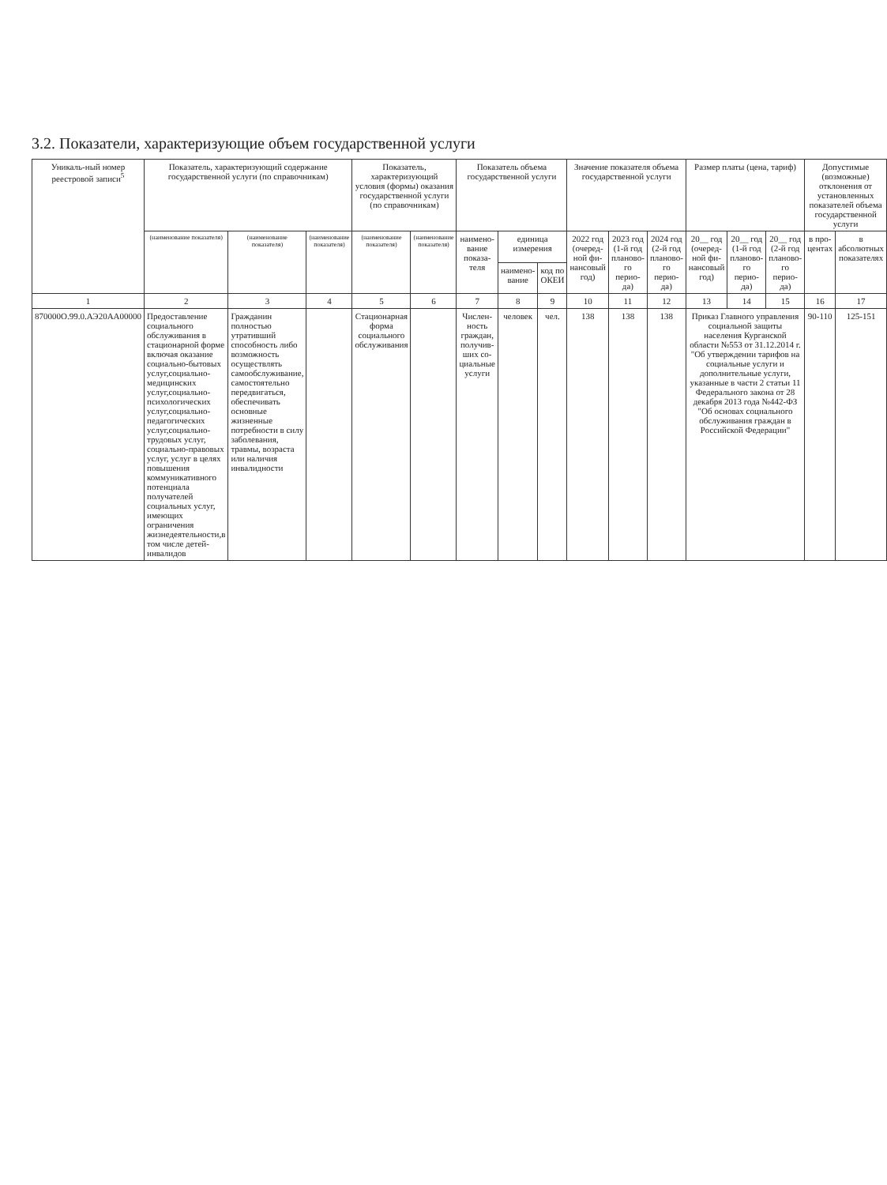3.2. Показатели, характеризующие объем государственной услуги
| Уникаль-ный номер реестровой записи<sup>5</sup> | Показатель, характеризующий содержание государственной услуги (по справочникам) | | | Показатель, характеризующий условия (формы) оказания государственной услуги (по справочникам) | | Показатель объема государственной услуги | | | Значение показателя объема государственной услуги | | | Размер платы (цена, тариф) | | | Допустимые (возможные) отклонения от установленных показателей объема государственной услуги | |
| --- | --- | --- | --- | --- | --- | --- | --- | --- | --- | --- | --- | --- | --- | --- | --- | --- |
| | (наименование показателя) | (наименование показателя) | (наименование показателя) | (наименование показателя) | (наименование показателя) | наимено-вание показа-теля | единица измерения | | 2022 год (очеред-ной фи-нансовый год) | 2023 год (1-й год планово-го перио-да) | 2024 год (2-й год планово-го перио-да) | 20__ год (очеред-ной фи-нансовый год) | 20__ год (1-й год планово-го перио-да) | 20__ год (2-й год планово-го перио-да) | в про-центах | в абсолютных показателях |
| | | | | | | | наимено-вание | код по ОКЕИ | | | | | | | | |
| 1 | 2 | 3 | 4 | 5 | 6 | 7 | 8 | 9 | 10 | 11 | 12 | 13 | 14 | 15 | 16 | 17 |
| 870000О.99.0.АЭ20АА00000 | Предоставление социального обслуживания в стационарной форме включая оказание социально-бытовых услуг,социально-медицинских услуг,социально-психологических услуг,социально-педагогических услуг,социально-трудовых услуг, социально-правовых услуг, услуг в целях повышения коммуникативного потенциала получателей социальных услуг, имеющих ограничения жизнедеятельности,в том числе детей-инвалидов | Гражданин полностью утративший способность либо возможность осуществлять самообслуживание, самостоятельно передвигаться, обеспечивать основные жизненные потребности в силу заболевания, травмы, возраста или наличия инвалидности | | Стационарная форма социального обслуживания | | Числен-ность граждан, получив-ших со-циальные услуги | человек | чел. | 138 | 138 | 138 | Приказ Главного управления социальной защиты населения Курганской области №553 от 31.12.2014 г. "Об утверждении тарифов на социальные услуги и дополнительные услуги, указанные в части 2 статьи 11 Федерального закона от 28 декабря 2013 года №442-ФЗ "Об основах социального обслуживания граждан в Российской Федерации" | | | 90-110 | 125-151 |